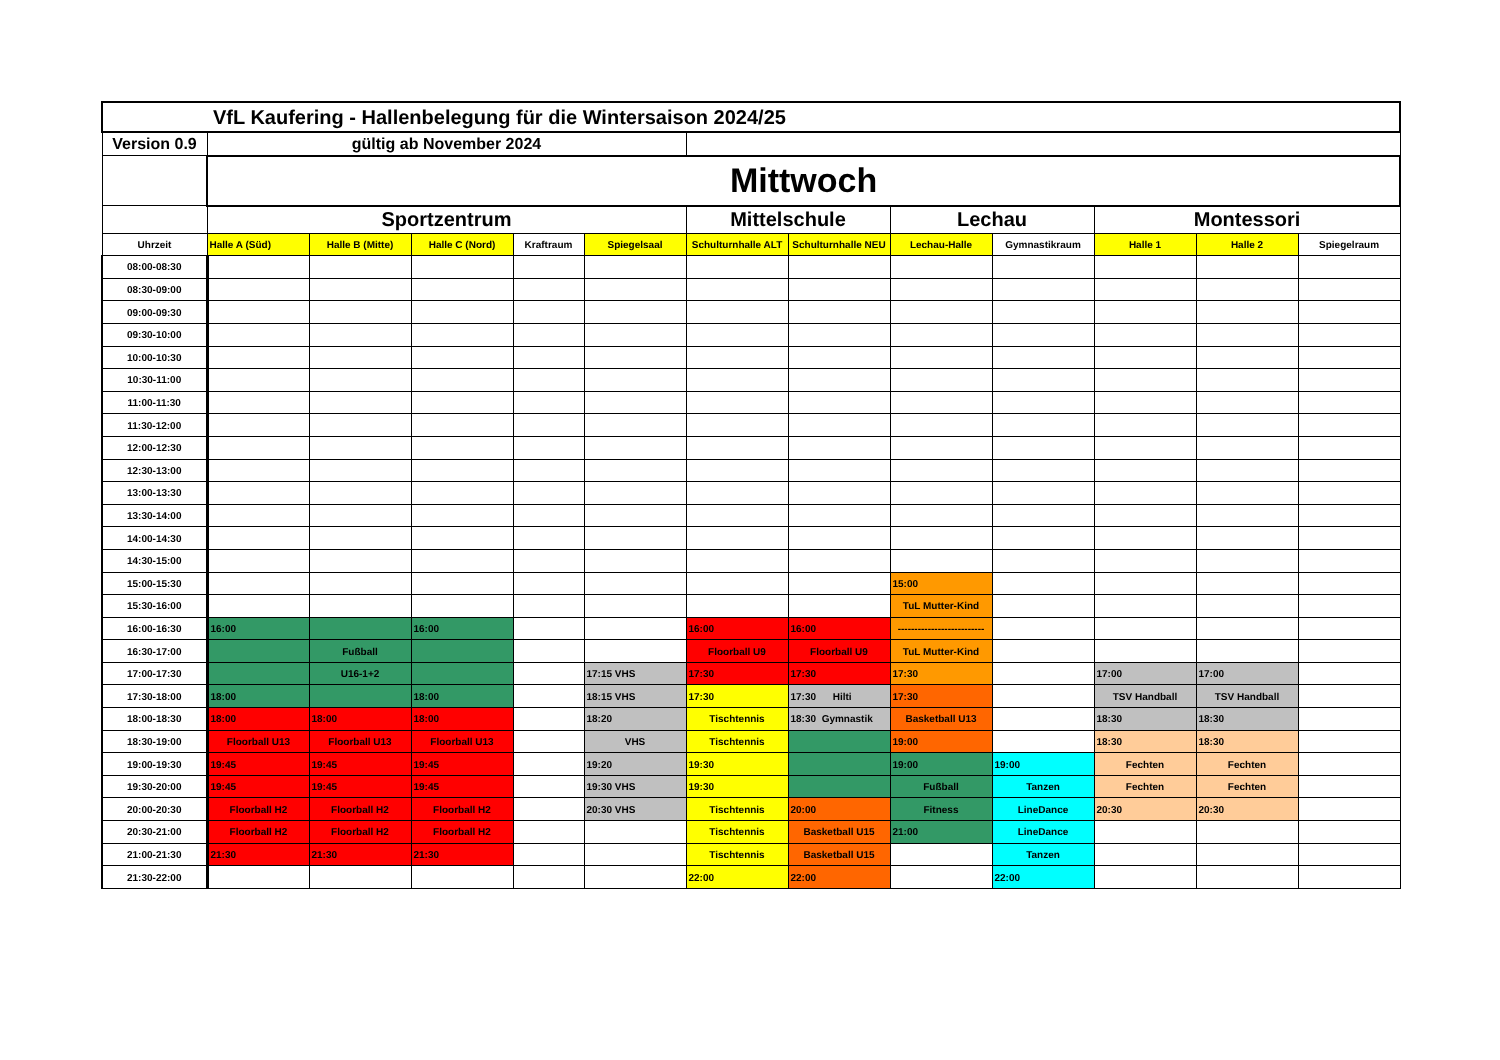| VfL Kaufering - Hallenbelegung für die Wintersaison 2024/25 | | | | | | | | | | | | |
| Version 0.9 | gültig ab November 2024 | | | | | | | | | | | |
| | Mittwoch | | | | | | | | | | | |
| | Sportzentrum | | | | | Mittelschule | | Lechau | | Montessori | | |
| Uhrzeit | Halle A (Süd) | Halle B (Mitte) | Halle C (Nord) | Kraftraum | Spiegelsaal | Schulturnhalle ALT | Schulturnhalle NEU | Lechau-Halle | Gymnastikraum | Halle 1 | Halle 2 | Spiegelraum |
| 08:00-08:30 | | | | | | | | | | | | |
| 08:30-09:00 | | | | | | | | | | | | |
| 09:00-09:30 | | | | | | | | | | | | |
| 09:30-10:00 | | | | | | | | | | | | |
| 10:00-10:30 | | | | | | | | | | | | |
| 10:30-11:00 | | | | | | | | | | | | |
| 11:00-11:30 | | | | | | | | | | | | |
| 11:30-12:00 | | | | | | | | | | | | |
| 12:00-12:30 | | | | | | | | | | | | |
| 12:30-13:00 | | | | | | | | | | | | |
| 13:00-13:30 | | | | | | | | | | | | |
| 13:30-14:00 | | | | | | | | | | | | |
| 14:00-14:30 | | | | | | | | | | | | |
| 14:30-15:00 | | | | | | | | | | | | |
| 15:00-15:30 | | | | | | | | 15:00 | | | | |
| 15:30-16:00 | | | | | | | | TuL Mutter-Kind | | | | |
| 16:00-16:30 | 16:00 | | 16:00 | | | 16:00 | 16:00 | -------------------------- | | | | |
| 16:30-17:00 | | Fußball | | | | Floorball U9 | Floorball U9 | TuL Mutter-Kind | | | | |
| 17:00-17:30 | | U16-1+2 | | | 17:15 VHS | 17:30 | 17:30 | 17:30 | | 17:00 | 17:00 | |
| 17:30-18:00 | 18:00 | | 18:00 | | 18:15 VHS | 17:30 | 17:30 Hilti | 17:30 | | TSV Handball | TSV Handball | |
| 18:00-18:30 | 18:00 | 18:00 | 18:00 | | 18:20 | Tischtennis | 18:30 Gymnastik | Basketball U13 | | 18:30 | 18:30 | |
| 18:30-19:00 | Floorball U13 | Floorball U13 | Floorball U13 | | VHS | Tischtennis | | 19:00 | | 18:30 | 18:30 | |
| 19:00-19:30 | 19:45 | 19:45 | 19:45 | | 19:20 | 19:30 | | 19:00 | 19:00 | Fechten | Fechten | |
| 19:30-20:00 | 19:45 | 19:45 | 19:45 | | 19:30 VHS | 19:30 | | Fußball | Tanzen | Fechten | Fechten | |
| 20:00-20:30 | Floorball H2 | Floorball H2 | Floorball H2 | | 20:30 VHS | Tischtennis | 20:00 | Fitness | LineDance | 20:30 | 20:30 | |
| 20:30-21:00 | Floorball H2 | Floorball H2 | Floorball H2 | | | Tischtennis | Basketball U15 | 21:00 | LineDance | | | |
| 21:00-21:30 | 21:30 | 21:30 | 21:30 | | | Tischtennis | Basketball U15 | | Tanzen | | | |
| 21:30-22:00 | | | | | | 22:00 | 22:00 | | 22:00 | | | |